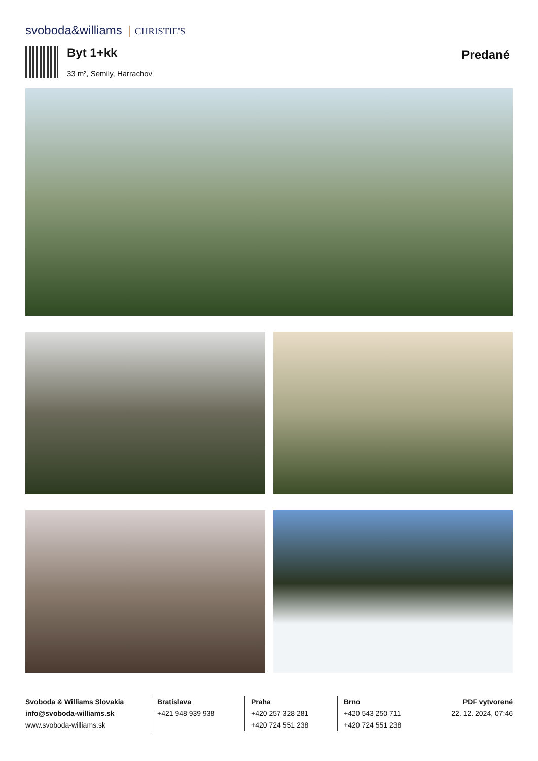svoboda&williams CHRISTIE'S
Byt 1+kk
33 m², Semily, Harrachov
Predané
Svoboda & Williams Slovakia
info@svoboda-williams.sk
www.svoboda-williams.sk
Bratislava
+421 948 939 938
Praha
+420 257 328 281
+420 724 551 238
Brno
+420 543 250 711
+420 724 551 238
PDF vytvorené
22. 12. 2024, 07:46